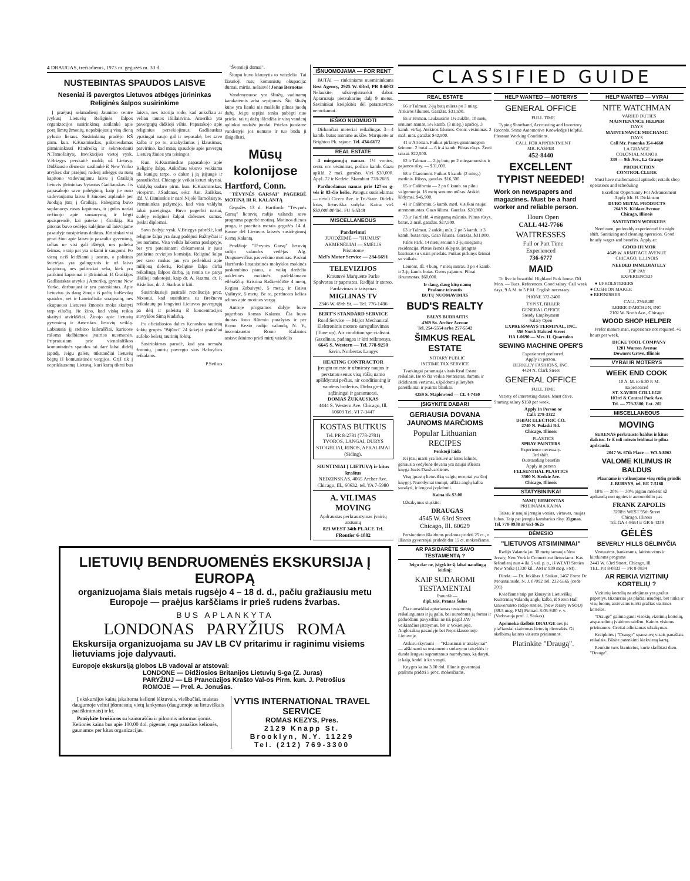4 DRAUGAS, trečiadienis, 1973 m. gegužės m. 30 d.
NUSTEBINTAS SPAUDOS LAISVE
Neseniai iš pavergtos Lietuvos atbėgęs jūrininkas Religinės šalpos susirinkime
Į praėjusį sekmadienį Jaunimo centre įvykusį Lietuvių Religinės šalpos organizacijos susirinkimą atsilankė apie porą šimtų žmonių, nepabijojusių visą dieną pylusio lietaus. Susirinkimą pradėjo RŠ pirm. kun. K.Kuzminskas, pakviesdamas pirmininkauti P.Indreiką ir sekretoriauti N.Tamošaitytę. Invokacijos vietoj vysk. V.Brizgys perskaitė maldą už Lietuvą. Didžiausio dėmesio susilaukė iš New Yorko atvykęs dar praėjusį rudenį atbėgęs su rusų kapitono vadovaujamu laivu į Graikiją lietuvis jūrininkas Vytautas Gadliauskas. Jis papasakojo savo pabėgimą, kaip jie ruso vadovaujamu laivu 8 žmonės atplaukė per Juodąją jūrą į Graikiją. Pabėgimą buvo suplanavęs rusas kapitonas, ir įgulos nariai nežinojo apie sumanymą, ir bėgti apsisprendė, kai pateko į Graikiją. Ka pitonas buvo sėdėjęs kalėjime už laisvajame pasaulyje nusipirktus daiktus. Jūrininkai visi gerai žino apie laisvojo pasaulio gyvenimą, tačiau ne visi gali išbėgti, nes palieka šeimas, o taip pat yra sekami ir saugomi. Po vieną neiš leidžiami į uostus, o politinis švietėjas yra galingesnis ir už laivo katpitoną, nes politrukai seka, kiek yra patikimi kapitonai ir jūrininkai. Iš Graikijos Gadliauskas atvyko į Ameriką, gyvena New Yorke, darbuojasi ir yra patenkintas. Apie lietuvius jis daug žinojo iš pačių bolševikų spaudos, net ir Laurinčiuko straipsnių, nes okupuotos Lietuvos žmonės moka skaityti tarp eilučių. Jie žino, kad viską reikia skaityti atvirkščiai. Žinojo apie lietuvių gyvenimą ir Amerikos lietuvių veiklą. Labiausia jį stebino laikraščiai, kuriuose rašoma skelbiamos įvairios nuomonės. Pripratusiam prie vienašališkos komunistinės spaudos tai darė labai didelį įspūdį. Jeigu galėtų tūkstančiai lietuvių bėgtų iš komunistinės vergijos. Grįš tik į nepriklausomą Lietuvą, kuri kartą tikrai bus laisva, nes istorija rodo, kad anksčiau ar vėliau tautos išsilaisvina. Amerika yra pavergtųjų didžioji viltis. Papasakojo apie religinius persekiojimus. Gadliauskas ypatingai naujo gal ir nepasakė, bet savo kalba ir po to, atsakydamas į klausimus, patvirtino, kad mūsų spaudoje apie pavergtą Lietuvą žinios yra teisingos.
Kun. K.Kuzminskas papasakojo apie Religinę šalpą. Anksčiau tebuvo veikiama tik kunigų tarpe, o dabar į ją įsijungė ir pasauliečiai. Chicagoje veikia keturi skyriai. Valdybą sudaro pirm. kun. K.Kuzminskas, vicepirm. J.Sadūnas, sekr. Ant. Zailskas, ižd. V. Diminskis ir narė Nijolė Tamošaitytė. Pirmininkas pažymėjo, kad visa valdyba labai pareigingа. Buvo pagerbti nariai, sudėję religinei šalpai didesnes sumas. Įteikti diplomai.
Savo žodyje vysk. V.Brizgys pabrėžė, kad religinė šalpa yra daug padėjusi Bažnyčiai ir jos nariams. Visa veikla laikoma paslaptyje, bet yra pateisinami dokumentai ir juos patikrina revizijos komisija. Religinė šalpa per savo rankas jau yra perleidusi apie milijoną dolerių. Religinė šalpa dirba reikalingą šalpos darbą, ją remia tie patys iškilieji aukotojai, kaip dr. A. Razma, dr. P. Kisielius, dr. J. Starkus ir kiti.
Susirinkusieji pasirašė rezoliucija prez. Nixonui, kad susitikime su Brežnevu reikalautų pa lengvinti Lietuvos pavergtųjų pa dėtį ir paleistų iš koncentracijos stovyklos Simą Kudirką.
Po oficialiosios dalies Kenoshos tautinių šokių grupės "Bijūno" 24 šokėjai grakščiai sušoko keletą tautinių šokių.
Susirinkimas parodė, kad yra nemaža žmonių, jautrių pavergto sios Bažnyčios reikalams.
P.Svilius
"Šventieji dūmai".
Šiurpu buvo klausytis to vaizdelio. Tai žiauriojі rusų komunistų okupacija: dūmai, mirtis, nelaisvė! Jonas Bernotas
Vandenynuose yra šliužų, vadinamų karakatėmis arba sepijomis. Šių šliužų kūne yra liauki nis maišelis pilnas juodų dažų. Jeigu sepijai tenka pabėgti nuo priešo, tai tų dažų išleidžia ir visą vandenį aplinkui nudažo juodai. Priešas juodame vandenyje jos nemato ir tuo būdu ji išsigelbsti.
Mūsų kolonijose
Hartford, Conn.
"TĖVYNĖS GARSAI" PAGERBĖ MOTINĄ IR R. KALANTĄ
Gegužės 13 d. Hartfordo "Tėvynės Garsų" lietuvių radijo valanda savo programa pagerbė motiną. Motinos dienos proga, ir praeitais metais gegužės 14 d. Kaune dėl Lietuvos laisvės susideginusį Romą Kalantą.
Pradžioje "Tėvynės Garsų" lietuvių radijo valandos vedėjas Alg. Dragunevičius pasveikino motinas. Paskui Hartfordo lituanistinės mokyklos mokinės paskambino pianu, o vaikų darželio auklėtinės mokinės padeklamavo eilėraščių: Kristina Raškevičiūtė 4 metų, Regina Zabuivytė, 5 metų, ir Daiva Vaišnytė, 5 metų. Be to, perduotos kelios adinos apie motinos vargą.
Antroje programos dalyje buvo pagerbtas Romas Kalanta. Čia buvo duotas Jono Rūtenio parašytas ir per Romo Kezio radijo valandą, N. Y., inscenizuotas Romo Kalantos atsisveikinimo prieš mirtį vaizdelis
IŠNUOMOJAMA — FOR RENT
BUTAI — rinktiniams nuomininkams Best Agency, 2925 W. 63rd, PR 8-6032 Nelaukite, užsiregistruokit dabar. Aptarnauja pietvakarinę dalį 9 metus. Savininkai kreipkitės dėl patarnavimo nemokamai.
IEŠKO NUOMUOTI
Dirbančiai moteriai reikalingas 3—4 kamb. butas antrame aukšte. Marquette ar Brighton Pk. rajone. Tel. 434-6672
REAL ESTATE
4 miegamųjų namas. 1½ vonios, centr. oro vėsinimas, poilsio kamb. Gazu apšild. 2 maš. garažas. Virš $30,000. Apyl. 72 ir Kedzie. Skambint 778-2685
Parduodamas namas prie 127-os g-vės ir 83-čio kelio. Patogus susisiekimas — netoli Cicero Ave. ir Tri-State. Didelis lotas, lietuviška sodyba. Kaina virš $30,000.00 Tel. FU 5-5349
MISCELLANEOUS
Pardavimui
JUODŽEMĖ — "HUMUS"
AKMENĖLIAI — SMĖLIS
Pristatome
Mel's Motor Service — 284-5691
TELEVIZIJOS
Krautuvė Marquette Parke
Spalvotos ir paprastos. Radijai ir stereo.
Pardavimas ir taisymas
MIGLINAS TV
2346 W. 69th St. — Tel. 776-1486
BERT'S STANDARD SERVICE
Road Service — Major Mechanical Elektroninis motoro sureguliavimas (Tune up). Air condition spe cialistai. Gazolinas, padangos ir kiti reikmenys.
6645 S. Western — Tel. 778-9250
Savin. Norbertas Langys
HEATING CONTRACTOR
Įrengiu mieste ir užmiesty naujus ir perstatau senus visų rūšių namo apšildymui pečius, air conditioning ir vandens boilerius. Dirbu greit, sąžiningai ir garantuotai.
DOMAS ŽUKAUSKAS
4444 S. Western Ave. Chicago, Ill. 60609 Tel. VI 7-3447
KOSTAS BUTKUS
Tel. PR 8-2781 (778-2781)
TVOROS, LANGAI, DURYS STOGELIAI, RINOS, APKALIMAI (Siding).
SIUNTINIAI Į LIETUVĄ ir kitus kraštus
NEDZINSKAS, 4065 Archer Ave. Chicago, Ill., 60632, tel. YA 7-5980
A. VILIMAS MOVING
Apdraustas perkraustymas įvairių atstumų
823 WEST 34th PLACE Tel. FRontier 6-1882
LIETUVIŲ BENDRUOMENĖS EKSKURSIJA Į EUROPĄ
organizuojama šiais metais rugsėjo 4 – 18 d. d., pačiu gražiausiu metu Europoje — praėjus karščiams ir prieš rudens žvarbas.
BUS APLANKYTA
LONDONAS PARYŽIUS ROMA
Ekskursija organizuojama su JAV LB CV pritarimu ir raginimu visiems lietuviams joje dalyvauti.
Europoje ekskursiją globos LB vadovai ar atstovai:
LONDONE — Didžiosios Britanijos Lietuvių S-ga (Z. Juras)
PARYŽIUJ — LB Prancūzijos Krašto Val-os Pirm. kun. J. Petrošius
ROMOJE — Prel. A. Jonušas.
Į ekskursijos kainą įskaitoma kelionė lėktuvais, viešbučiai, maistas daugumoje veltui įdomesnių vietų lankymas (daugumoje su lietuviškais paaiškinimais) ir kt.
Prašykite brošiūros su kainoraščiu ir pilnomis informacijomis. Kelionės kaina bus apie 100.00 dol. pigesnė, negu panašios kelionės, gaunamos per kitas organizacijas.
VYTIS INTERNATIONAL TRAVEL SERVICE
ROMAS KEZYS, Pres.
2129 Knapp St.
Brooklyn, N.Y. 11229
Tel. (212) 769-3300
CLASSIFIED GUIDE
REAL ESTATE
66 ir Talman. 2-jų butų mūras po 3 mieg. Atskiros šilumos. Garažas. $31,500.
65 ir Homan. Liuksusinis 1½ aukšto, 10 metų senumo namas. 5½ kamb. (3 mieg.) apačioj, 3 kamb. viršuj. Atskiros šilumos. Centr. vėsinimas. 2 maš. mūr. garažas $42,500.
41 ir Artesian. Puikus pirkinys gimininngom šeimom. 2 butai — 6 ir 4 kamb. Pilnas rūsys. Žemi taksai. $22,500.
62 ir Talman — 2-jų butų po 2 miegamuosius ir pajamos rūsy. — $31,000.
68 ir Claremont. Puikus 5 kamb. (2 mieg.) medinis. Rūsys, garažas. $16,500.
65 ir California — 2 po 6 kamb. su pilnu valgomuoju. 18 metų senumo mūras. Atskiri šildymai. $45,900.
41 ir California. 5 kamb. med. Visiškai naujai atremontuotas. Gazo šilima. Garažas. $20,900.
73 ir Fairfield. 4 miegamų mūrinis. Pilnas rūsys, baras. 2 maš. garažas. $27,500.
63 ir Talman. 2 aukštų mūr. 2 po 5 kamb. ir 3 kamb. butas rūsy. Gazo šiluma. Garažas. $31,000.
Palos Park. 14 metų senumo 3-jų miegamų rezidencija. Platus žemės sklypas. Įrengtas baseinas su visais priedais. Puikus pirkinys šeimai su vaikais.
Lemont, Ill. 4 butų, 7 metų mūras. 3 po 4 kamb. ir 3-jų kamb. butas. Geros pajamos. Pilnai išnuomotas. $60,000.
Ir daug, daug kitų namų
Prašome teirautis
BUTŲ NUOMAVIMAS
BUD'S REALTY
BALYS BUDRAITIS
4369 So. Archer Avenue
Tel. 254-5554 arba 257-5542
ŠIMKUS REAL ESTATE
NOTARY PUBLIC
INCOME TAX SERVICE
Tvarkingai patarnauja visais Real Estate reikalais. Be to čia veikia Notariatas, daromi ir išdidinami vertimai, užpildomi pilietybės pareiškimai ir įvairūs blankai.
4259 S. Maplewood — CL 4-7450
ĮSIGYKITE DABAR!
GERIAUSIA DOVANA JAUNOMS MARČIOMS
Popular Lithuanian
RECIPES
Penktoji laida
Jei jūsų marti yra lietuvė ar kitos kilmės, geriausia vedybinė dovana yra naujai išleista knyga Juzės Daužvardienės
Visų įprastų lietuviškų valgių receptai yra šioj knygoj. Nurodymai trumpi, aiškia anglų kalba surašyti, ir lengvai įvykdomi.
Kaina tik $3.00
Užsakymus siųskite:
DRAUGAS
4545 W. 63rd Street
Chicago, Ill. 60629
Persiuntimo išlaidoms prašoma pridėti 25 ct., o Illinois gyventojai prideda dar 15 ct. mokesčiams.
AR PASIDARĖTE SAVO TESTAMENTĄ ?
Jeigu dar ne, įsigykite šį labai naudingą leidinį:
KAIP SUDAROMI TESTAMENTAI
Paruošė —
dipl. teis. Pranas Šulas
Čia nuosekliai aptariamas testamentų reikalingumas ir jų galia, bei nurodoma jų forma ir paduodami pavyzdžiai ne tik pagal JAV veikiančius įstatymus, bet ir Vokietijoje, Anglosaksų pasaulyje bei Nepriklausomoje Lietuvoje.
Atskiru skyriumi — "Klausimai ir atsakymai" — aiškinami su testamentu sudarymu taisyklės ir duoda lengvai suprantamus nurodymus, ką daryti, ir kaip, kodėl ir ko vengti.
Knygos kaina 3.00 dol. Illinois gyventojai prašomi pridėti 5 proc. mokesčiams.
HELP WANTED — MOTERYS
GENERAL OFFICE
FULL TIME
Typing Shorthand, Accounting and Inventory Records. Some Automotive Knowledge Helpful. Pleasant Working Conditions.
CALL FOR APPOINTMENT
MR. KASPER
452-8440
EXCELLENT TYPIST NEEDED!
Work on newspapers and magazines. Must be a hard worker and reliable person.
Hours Open
CALL 442-7766
WAITRESSES
Full or Part Time
Experienced
736-6777
MAID
To live in beautiful Highland Park home. Off Mon. — Tues. References. Good salary. Call week days, 9 A.M. to 5 P.M. English necessary.
PHONE 372-2400
TYPIST, BILLER
GENERAL OFFICE
Steady Employment
Salary Open
EXPRESSWAYS TERMINAL, INC.
356 North Halsted Street
HA 1-0690 — Mrs. H. Quartuloo
SEWING MACHINE OPER'S
Experienced preferred.
Apply in person.
BERKLEY FASHIONS, INC.
4424 N. Clark Street
GENERAL OFFICE
FULL TIME
Variety of interesting duties. Must drive. Starting salary $150 per week.
Apply In Person or
Call: 278-3322
DeBAR ELECTRIC CO.
2740 N. Pulaski Rd.
Chicago, Illinois
PLASTICS
SPRAY PAINTERS
Experience necessary.
3rd shift.
Outstanding benefits
Apply in person
FELSENTHAL PLASTICS
3500 N. Kedzie Ave.
Chicago, Illinois
STATYBININKAI
NAMŲ REMONTAS
PRIEINAMA KAINA
Taisau ir naujai įrengiu vonias, virtuves, naujas lubas. Taip pat įrengiu kambarius rūsy. Zigmas. Tel. 778-0938 ar 651-9625
DĖMESIO
"LIETUVOS ATSIMINIMAI"
Radijo Valanda jau 30 metų tarnauja New Jersey, New York ir Connecticut lietuviams. Kas šeštadienį nuo 4 iki 5 val. p. p., iš WEVD Stoties New Yorke (1330 kil., AM ir 939 meg. FM).
Direkt. — Dr. Jokūbas J. Stukas, 1467 Force Dr. Mountainside, N. J. 07092 Tel. 232-5565 (code 201)
Kviečiame taip pat klausytis Lietuviškų Kultūrinių Valandų anglų kalba, iš Seton Hall Universiteto radijo stoties, (New Jersey WSOU) (89.5 meg. FM) Pirmad. 8:05-9:00 v. v. (Vadovauja prof. J. Stukas)
Apsimoka skelbtis DRAUGE nes jis plačiausiai skaitomas lietuvių dienraštis. Gi skelbimų kainos visiems prieinamos.
Platinkite "Draugą".
HELP WANTED — VYRAI
NITE WATCHMAN
VARIED DUTIES
MAINTENANCE HELPER
DAYS
MAINTENANCE MECHANIC
DAYS
Call Mr. Panenka 354-4660
LA GRANGE
COLONIAL MANOR
339 — 9th Ave., La Grange
PRODUCTION
CONTROL CLERK
Must have mathematical aptitude; entails shop operations and scheduling
Excellent Opportunity For Advancement
Apply Mr. H. Dickinson
DURO METAL PRODUCTS
2649 N. Kildare Avenue
Chicago, Illinois
SANITATION WORKERS
Need men, preferably experienced for night shift. Sanitizing and cleaning operation. Good hourly wages and benefits. Apply at:
GOOD HUMOR
4649 W. ARMITAGE AVENUE
CHICAGO, ILLINOIS
NEEDED IMMEDIATELY
TOP PAY
EXPERIENCED
● UPHOLSTERERS
● CUSHION MAKER
● REFINISHER
CALL 276-8400
LEBER-DARCHUN, INC
2102 W. North Ave., Chicago
WOOD SHOP HELPER
Prefer mature man, experience not required. 45 hours per week.
DICKE TOOL COMPANY
1201 Warren Avenue
Downers Grove, Illinois
VYRAI IR MOTERYS
WEEK END COOK
10 A. M. to 6:30 P. M.
Experienced
ST. XAVIER COLLEGE
103rd & Central Park Ave.
Tel. — 779-3300, Ext. 202
MISCELLANEOUS
MOVING
SERENAS perkrausto baldus ir kitus daiktus. Ir iš toli miesto leidimai ir pilna apdrauda.
2047 W. 67th Place — WA 5-8063
VALOME KILIMUS IR BALDUS
Plauname ir vaškuojame visų rūšių grindis
J. BUBNYS, tel. RE 7-5168
10% — 20% — 30% pigiau mokėsit už apdraudą nuo ugnies ir automobilio pas
FRANK ZAPOLIS
3208½ WEST 95th Street
Chicago, Illinois
Tel. GA 4-8654 ir GR 6-4339
GĖLĖS
BEVERLY HILLS GĖLINYČIA
Vestuvėms, banketams, laidotuvėms ir kitokioms progoms
2443 W. 63rd Street, Chicago, Ill.
TEL. PR 8-0833 — PR 8-0834
AR REIKIA VIZITINIŲ KORTELIŲ ?
Vizitinių kortelių naudojimas yra gražus paprotys. Biznieriai jas plačiai naudoja, bet tinka ir visų luomų atstovams turėti gražias vizitines korteles.
"Drauge" galima gauti visokių vizitinių kortelių, atspausdintų įvairiom raidėm. Kainos visiems prieinamos. Greitai atliekamas užsakymas.
Kreipkitės į "Draugo" spaustuvę visais panašiais reikalais. Būsite patenkinti kiekvieną kartą.
Remkite tuos biznierius, kurie skelbiasi dien. "Drauge".